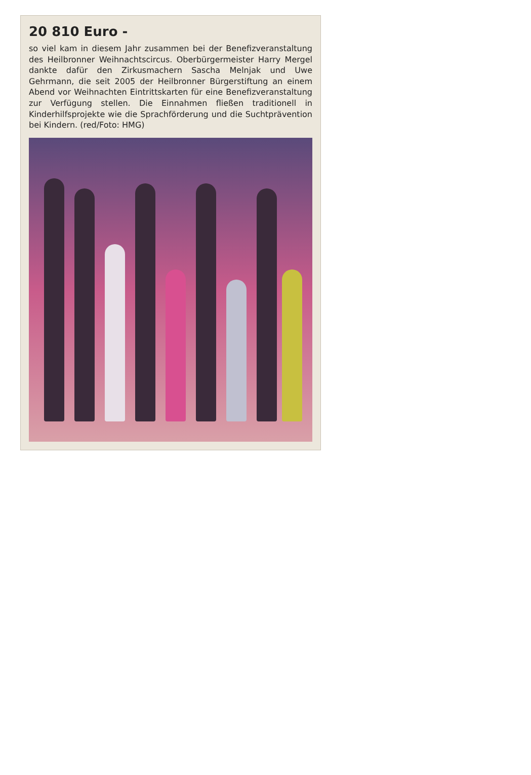20 810 Euro -
so viel kam in diesem Jahr zusammen bei der Benefizveranstaltung des Heilbronner Weihnachtscircus. Oberbürgermeister Harry Mergel dankte dafür den Zirkusmachern Sascha Melnjak und Uwe Gehrmann, die seit 2005 der Heilbronner Bürgerstiftung an einem Abend vor Weihnachten Eintrittskarten für eine Benefizveranstaltung zur Verfügung stellen. Die Einnahmen fließen traditionell in Kinderhilfsprojekte wie die Sprachförderung und die Suchtprävention bei Kindern. (red/Foto: HMG)